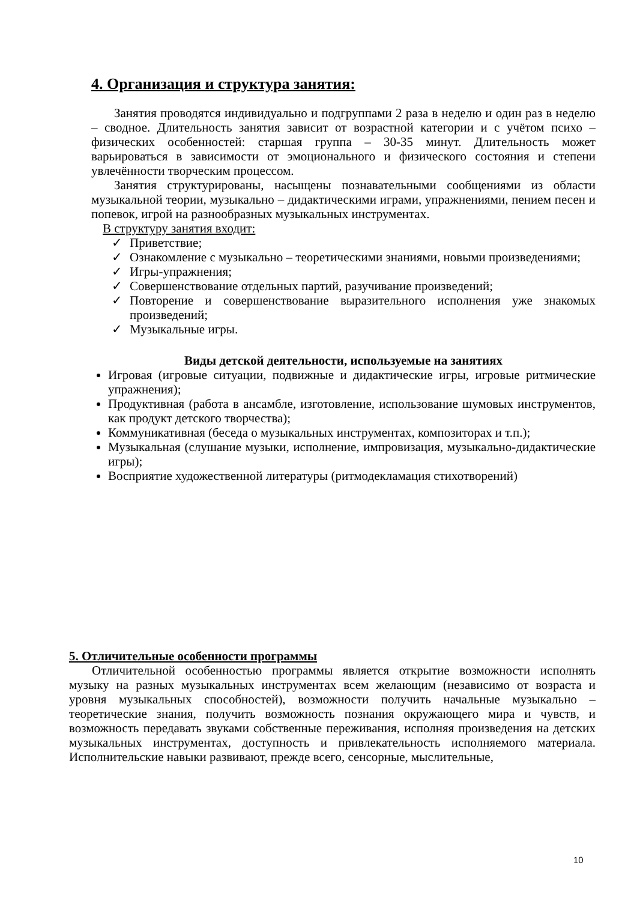4. Организация и структура занятия:
Занятия проводятся индивидуально и подгруппами 2 раза в неделю и один раз в неделю – сводное. Длительность занятия зависит от возрастной категории и с учётом психо – физических особенностей: старшая группа – 30-35 минут. Длительность может варьироваться в зависимости от эмоционального и физического состояния и степени увлечённости творческим процессом.
Занятия структурированы, насыщены познавательными сообщениями из области музыкальной теории, музыкально – дидактическими играми, упражнениями, пением песен и попевок, игрой на разнообразных музыкальных инструментах.
В структуру занятия входит:
✓ Приветствие;
✓ Ознакомление с музыкально – теоретическими знаниями, новыми произведениями;
✓ Игры-упражнения;
✓ Совершенствование отдельных партий, разучивание произведений;
✓ Повторение и совершенствование выразительного исполнения уже знакомых произведений;
✓ Музыкальные игры.
Виды детской деятельности, используемые на занятиях
Игровая (игровые ситуации, подвижные и дидактические игры, игровые ритмические упражнения);
Продуктивная (работа в ансамбле, изготовление, использование шумовых инструментов, как продукт детского творчества);
Коммуникативная (беседа о музыкальных инструментах, композиторах и т.п.);
Музыкальная (слушание музыки, исполнение, импровизация, музыкально-дидактические игры);
Восприятие художественной литературы (ритмодекламация стихотворений)
5. Отличительные особенности программы
Отличительной особенностью программы является открытие возможности исполнять музыку на разных музыкальных инструментах всем желающим (независимо от возраста и уровня музыкальных способностей), возможности получить начальные музыкально – теоретические знания, получить возможность познания окружающего мира и чувств, и возможность передавать звуками собственные переживания, исполняя произведения на детских музыкальных инструментах, доступность и привлекательность исполняемого материала. Исполнительские навыки развивают, прежде всего, сенсорные, мыслительные,
10